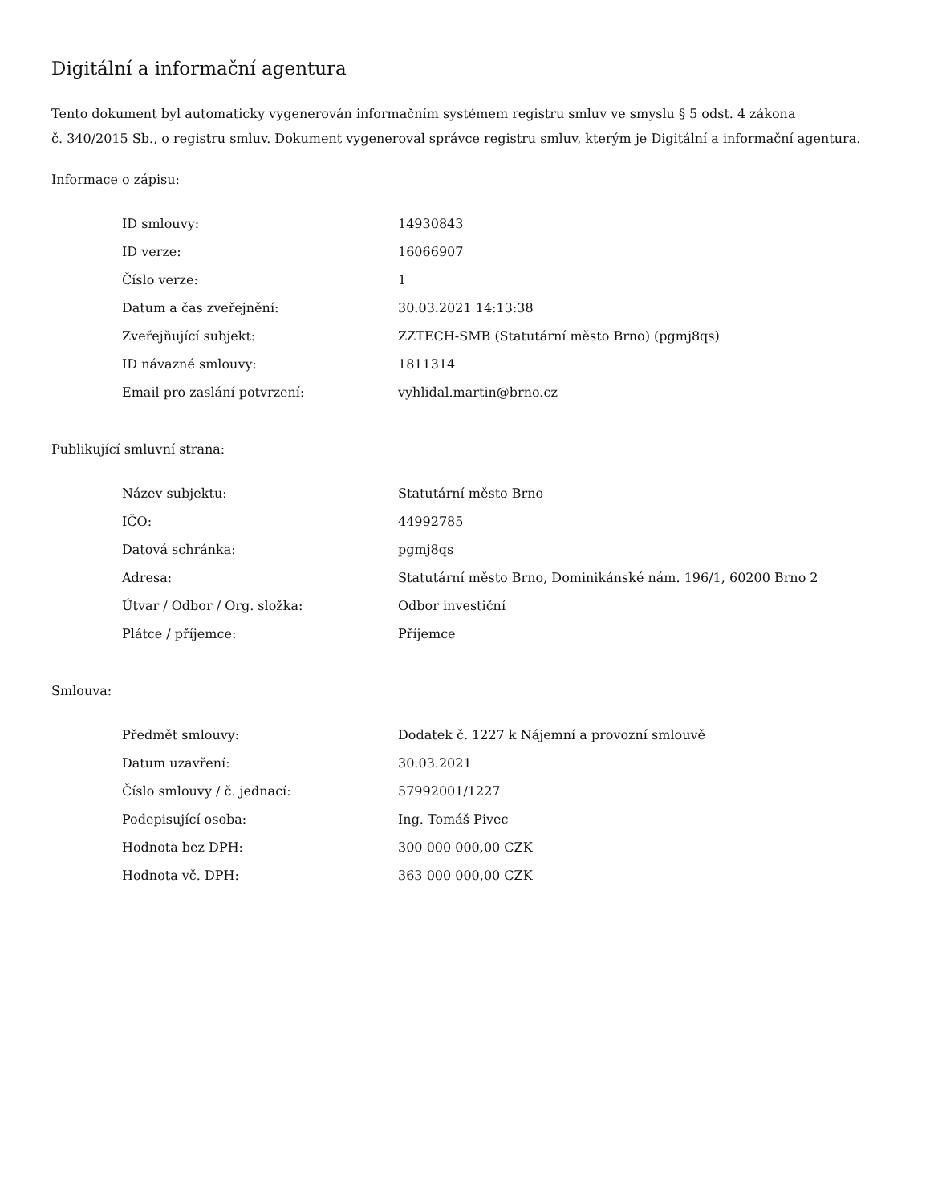Digitální a informační agentura
Tento dokument byl automaticky vygenerován informačním systémem registru smluv ve smyslu § 5 odst. 4 zákona
č. 340/2015 Sb., o registru smluv. Dokument vygeneroval správce registru smluv, kterým je Digitální a informační agentura.
Informace o zápisu:
| ID smlouvy: | 14930843 |
| ID verze: | 16066907 |
| Číslo verze: | 1 |
| Datum a čas zveřejnění: | 30.03.2021 14:13:38 |
| Zveřejňující subjekt: | ZZTECH-SMB (Statutární město Brno) (pgmj8qs) |
| ID návazné smlouvy: | 1811314 |
| Email pro zaslání potvrzení: | vyhlidal.martin@brno.cz |
Publikující smluvní strana:
| Název subjektu: | Statutární město Brno |
| IČO: | 44992785 |
| Datová schránka: | pgmj8qs |
| Adresa: | Statutární město Brno, Dominikánské nám. 196/1, 60200 Brno 2 |
| Útvar / Odbor / Org. složka: | Odbor investiční |
| Plátce / příjemce: | Příjemce |
Smlouva:
| Předmět smlouvy: | Dodatek č. 1227 k Nájemní a provozní smlouvě |
| Datum uzavření: | 30.03.2021 |
| Číslo smlouvy / č. jednací: | 57992001/1227 |
| Podepisující osoba: | Ing. Tomáš Pivec |
| Hodnota bez DPH: | 300 000 000,00 CZK |
| Hodnota vč. DPH: | 363 000 000,00 CZK |